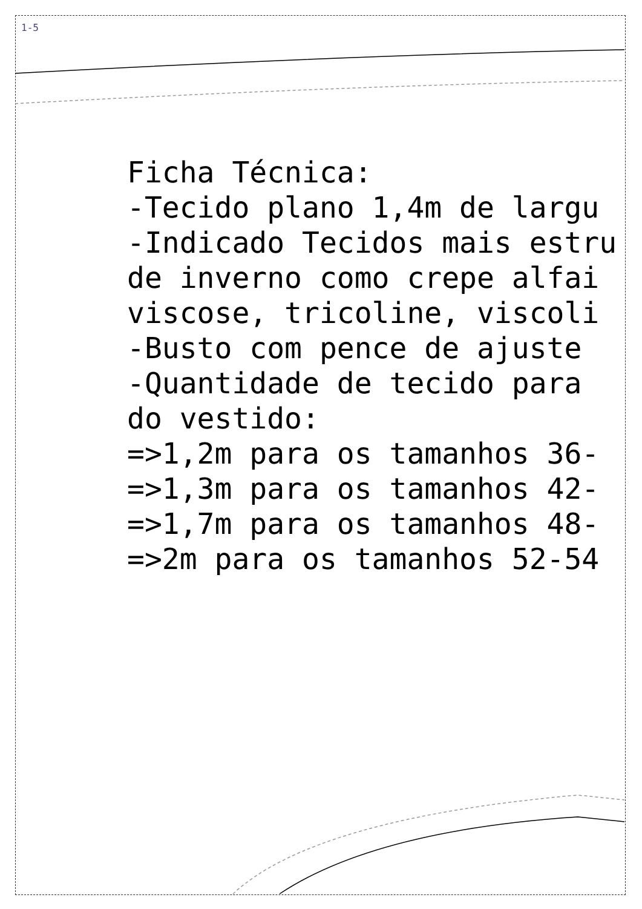1-5
Ficha Técnica:
-Tecido plano 1,4m de largu
-Indicado Tecidos mais estru
de inverno como crepe alfai
viscose, tricoline, viscoli
-Busto com pence de ajuste
-Quantidade de tecido para
do vestido:
=>1,2m para os tamanhos 36-
=>1,3m para os tamanhos 42-
=>1,7m para os tamanhos 48-
=>2m para os tamanhos 52-54